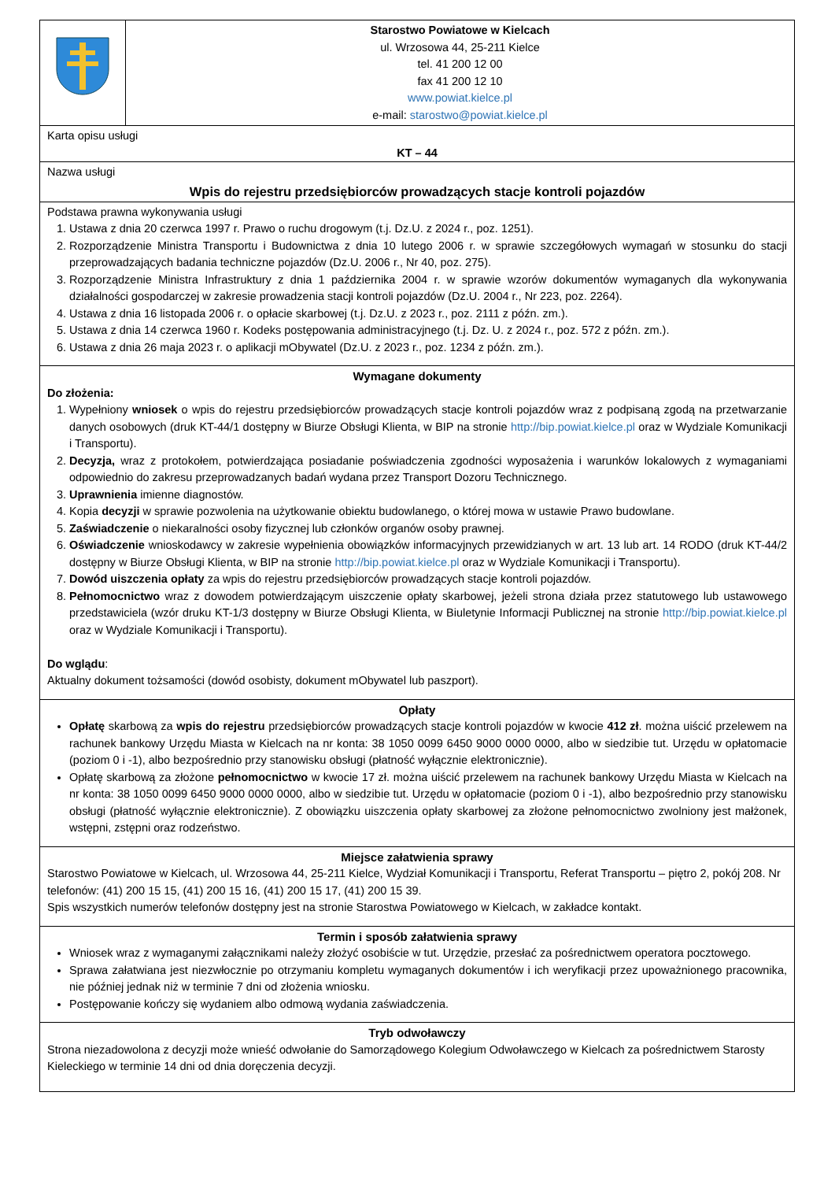| | Starostwo Powiatowe w Kielcach ul. Wrzosowa 44, 25-211 Kielce tel. 41 200 12 00 fax 41 200 12 10 www.powiat.kielce.pl e-mail: starostwo@powiat.kielce.pl |
| Karta opisu usługi KT – 44 | |
| Nazwa usługi Wpis do rejestru przedsiębiorców prowadzących stacje kontroli pojazdów | |
| Podstawa prawna wykonywania usługi 1. Ustawa z dnia 20 czerwca 1997 r. Prawo o ruchu drogowym (t.j. Dz.U. z 2024 r., poz. 1251). 2. Rozporządzenie Ministra Transportu i Budownictwa z dnia 10 lutego 2006 r. w sprawie szczegółowych wymagań w stosunku do stacji przeprowadzających badania techniczne pojazdów (Dz.U. 2006 r., Nr 40, poz. 275). 3. Rozporządzenie Ministra Infrastruktury z dnia 1 października 2004 r. w sprawie wzorów dokumentów wymaganych dla wykonywania działalności gospodarczej w zakresie prowadzenia stacji kontroli pojazdów (Dz.U. 2004 r., Nr 223, poz. 2264). 4. Ustawa z dnia 16 listopada 2006 r. o opłacie skarbowej (t.j. Dz.U. z 2023 r., poz. 2111 z późn. zm.). 5. Ustawa z dnia 14 czerwca 1960 r. Kodeks postępowania administracyjnego (t.j. Dz. U. z 2024 r., poz. 572 z późn. zm.). 6. Ustawa z dnia 26 maja 2023 r. o aplikacji mObywatel (Dz.U. z 2023 r., poz. 1234 z późn. zm.). | |
| Wymagane dokumenty Do złożenia: 1. Wypełniony wniosek o wpis do rejestru przedsiębiorców prowadzących stacje kontroli pojazdów wraz z podpisaną zgodą na przetwarzanie danych osobowych (druk KT-44/1 dostępny w Biurze Obsługi Klienta, w BIP na stronie http://bip.powiat.kielce.pl oraz w Wydziale Komunikacji i Transportu). 2. Decyzja, wraz z protokołem, potwierdzająca posiadanie poświadczenia zgodności wyposażenia i warunków lokalowych z wymaganiami odpowiednio do zakresu przeprowadzanych badań wydana przez Transport Dozoru Technicznego. 3. Uprawnienia imienne diagnostów. 4. Kopia decyzji w sprawie pozwolenia na użytkowanie obiektu budowlanego, o której mowa w ustawie Prawo budowlane. 5. Zaświadczenie o niekaralności osoby fizycznej lub członków organów osoby prawnej. 6. Oświadczenie wnioskodawcy w zakresie wypełnienia obowiązków informacyjnych przewidzianych w art. 13 lub art. 14 RODO (druk KT-44/2 dostępny w Biurze Obsługi Klienta, w BIP na stronie http://bip.powiat.kielce.pl oraz w Wydziale Komunikacji i Transportu). 7. Dowód uiszczenia opłaty za wpis do rejestru przedsiębiorców prowadzących stacje kontroli pojazdów. 8. Pełnomocnictwo wraz z dowodem potwierdzającym uiszczenie opłaty skarbowej, jeżeli strona działa przez statutowego lub ustawowego przedstawiciela (wzór druku KT-1/3 dostępny w Biurze Obsługi Klienta, w Biuletynie Informacji Publicznej na stronie http://bip.powiat.kielce.pl oraz w Wydziale Komunikacji i Transportu). Do wglądu : Aktualny dokument tożsamości (dowód osobisty, dokument mObywatel lub paszport). | |
| Opłaty Opłatę skarbową za wpis do rejestru przedsiębiorców prowadzących stacje kontroli pojazdów w kwocie 412 zł . można uiścić przelewem na rachunek bankowy Urzędu Miasta w Kielcach na nr konta: 38 1050 0099 6450 9000 0000 0000, albo w siedzibie tut. Urzędu w opłatomacie (poziom 0 i -1), albo bezpośrednio przy stanowisku obsługi (płatność wyłącznie elektronicznie). Opłatę skarbową za złożone pełnomocnictwo w kwocie 17 zł. można uiścić przelewem na rachunek bankowy Urzędu Miasta w Kielcach na nr konta: 38 1050 0099 6450 9000 0000 0000, albo w siedzibie tut. Urzędu w opłatomacie (poziom 0 i -1), albo bezpośrednio przy stanowisku obsługi (płatność wyłącznie elektronicznie). Z obowiązku uiszczenia opłaty skarbowej za złożone pełnomocnictwo zwolniony jest małżonek, wstępni, zstępni oraz rodzeństwo. | |
| Miejsce załatwienia sprawy Starostwo Powiatowe w Kielcach, ul. Wrzosowa 44, 25-211 Kielce, Wydział Komunikacji i Transportu, Referat Transportu – piętro 2, pokój 208. Nr telefonów: (41) 200 15 15, (41) 200 15 16, (41) 200 15 17, (41) 200 15 39. Spis wszystkich numerów telefonów dostępny jest na stronie Starostwa Powiatowego w Kielcach, w zakładce kontakt. | |
| Termin i sposób załatwienia sprawy Wniosek wraz z wymaganymi załącznikami należy złożyć osobiście w tut. Urzędzie, przesłać za pośrednictwem operatora pocztowego. Sprawa załatwiana jest niezwłocznie po otrzymaniu kompletu wymaganych dokumentów i ich weryfikacji przez upoważnionego pracownika, nie później jednak niż w terminie 7 dni od złożenia wniosku. Postępowanie kończy się wydaniem albo odmową wydania zaświadczenia. | |
| Tryb odwoławczy Strona niezadowolona z decyzji może wnieść odwołanie do Samorządowego Kolegium Odwoławczego w Kielcach za pośrednictwem Starosty Kieleckiego w terminie 14 dni od dnia doręczenia decyzji. | |